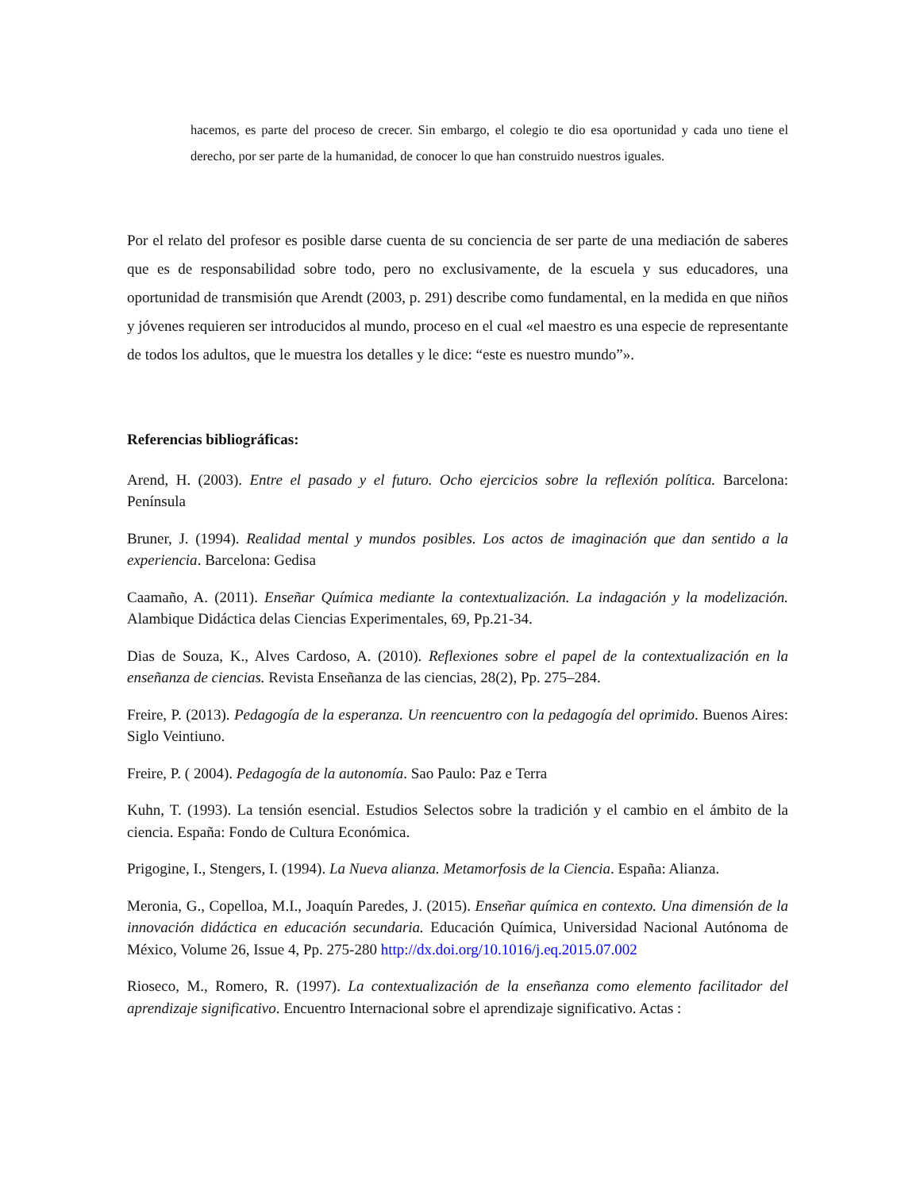hacemos, es parte del proceso de crecer. Sin embargo, el colegio te dio esa oportunidad y cada uno tiene el derecho, por ser parte de la humanidad, de conocer lo que han construido nuestros iguales.
Por el relato del profesor es posible darse cuenta de su conciencia de ser parte de una mediación de saberes que es de responsabilidad sobre todo, pero no exclusivamente, de la escuela y sus educadores, una oportunidad de transmisión que Arendt (2003, p. 291) describe como fundamental, en la medida en que niños y jóvenes requieren ser introducidos al mundo, proceso en el cual «el maestro es una especie de representante de todos los adultos, que le muestra los detalles y le dice: “este es nuestro mundo”».
Referencias bibliográficas:
Arend, H. (2003). Entre el pasado y el futuro. Ocho ejercicios sobre la reflexión política. Barcelona: Península
Bruner, J. (1994). Realidad mental y mundos posibles. Los actos de imaginación que dan sentido a la experiencia. Barcelona: Gedisa
Caamaño, A. (2011). Enseñar Química mediante la contextualización. La indagación y la modelización. Alambique Didáctica delas Ciencias Experimentales, 69, Pp.21-34.
Dias de Souza, K., Alves Cardoso, A. (2010). Reflexiones sobre el papel de la contextualización en la enseñanza de ciencias. Revista Enseñanza de las ciencias, 28(2), Pp. 275–284.
Freire, P. (2013). Pedagogía de la esperanza. Un reencuentro con la pedagogía del oprimido. Buenos Aires: Siglo Veintiuno.
Freire, P. ( 2004). Pedagogía de la autonomía. Sao Paulo: Paz e Terra
Kuhn, T. (1993). La tensión esencial. Estudios Selectos sobre la tradición y el cambio en el ámbito de la ciencia. España: Fondo de Cultura Económica.
Prigogine, I., Stengers, I. (1994). La Nueva alianza. Metamorfosis de la Ciencia. España: Alianza.
Meronia, G., Copelloa, M.I., Joaquín Paredes, J. (2015). Enseñar química en contexto. Una dimensión de la innovación didáctica en educación secundaria. Educación Química, Universidad Nacional Autónoma de México, Volume 26, Issue 4, Pp. 275-280 http://dx.doi.org/10.1016/j.eq.2015.07.002
Rioseco, M., Romero, R. (1997). La contextualización de la enseñanza como elemento facilitador del aprendizaje significativo. Encuentro Internacional sobre el aprendizaje significativo. Actas :